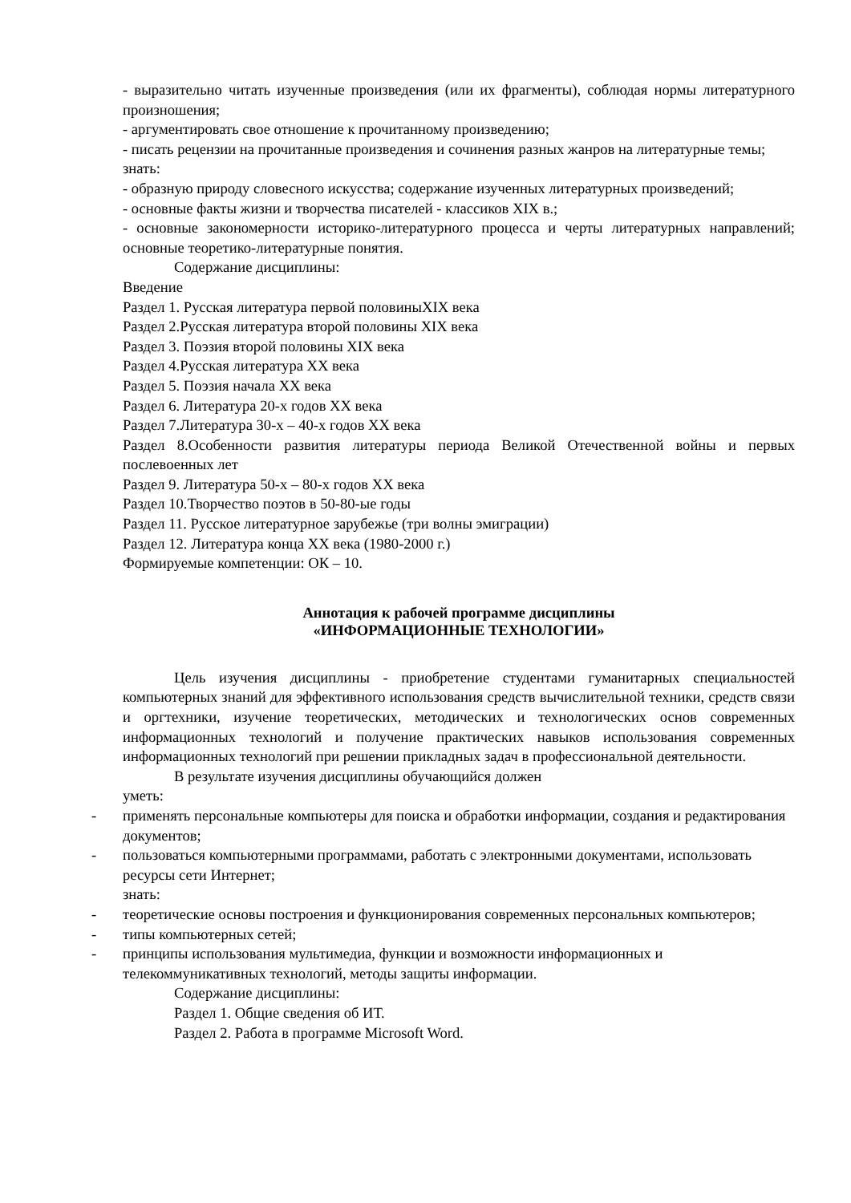- выразительно читать изученные произведения (или их фрагменты), соблюдая нормы литературного произношения;
- аргументировать свое отношение к прочитанному произведению;
- писать рецензии на прочитанные произведения и сочинения разных жанров на литературные темы;
знать:
- образную природу словесного искусства; содержание изученных литературных произведений;
- основные факты жизни и творчества писателей - классиков XIX в.;
- основные закономерности историко-литературного процесса и черты литературных направлений; основные теоретико-литературные понятия.
Содержание дисциплины:
Введение
Раздел 1. Русская литература первой половиныXIX века
Раздел 2.Русская литература второй половины XIX века
Раздел 3. Поэзия второй половины XIX века
Раздел 4.Русская литература XX века
Раздел 5. Поэзия начала XX века
Раздел 6. Литература 20-х годов XX века
Раздел 7.Литература 30-х – 40-х годов XX века
Раздел 8.Особенности развития литературы периода Великой Отечественной войны и первых послевоенных лет
Раздел 9. Литература 50-х – 80-х годов XX века
Раздел 10.Творчество поэтов в 50-80-ые годы
Раздел 11. Русское литературное зарубежье (три волны эмиграции)
Раздел 12. Литература конца XX века (1980-2000 г.)
Формируемые компетенции: ОК – 10.
Аннотация к рабочей программе дисциплины
«ИНФОРМАЦИОННЫЕ ТЕХНОЛОГИИ»
Цель изучения дисциплины - приобретение студентами гуманитарных специальностей компьютерных знаний для эффективного использования средств вычислительной техники, средств связи и оргтехники, изучение теоретических, методических и технологических основ современных информационных технологий и получение практических навыков использования современных информационных технологий при решении прикладных задач в профессиональной деятельности.
В результате изучения дисциплины обучающийся должен
уметь:
- применять персональные компьютеры для поиска и обработки информации, создания и редактирования документов;
- пользоваться компьютерными программами, работать с электронными документами, использовать ресурсы сети Интернет;
знать:
- теоретические основы построения и функционирования современных персональных компьютеров;
- типы компьютерных сетей;
- принципы использования мультимедиа, функции и возможности информационных и телекоммуникативных технологий, методы защиты информации.
Содержание дисциплины:
Раздел 1. Общие сведения об ИТ.
Раздел 2. Работа в программе Microsoft Word.